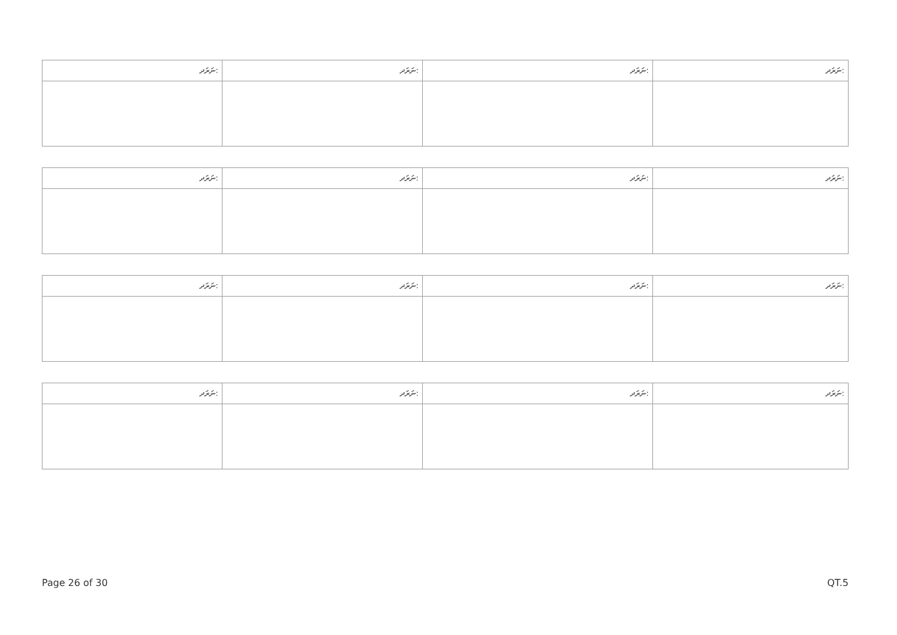| ނަރަދ: | ނަރަދ: | ނަރަދ: | ނަރަދ: |
| ނަރަދ: | ނަރަދ: | ނަރަދ: | ނަރަދ: |
| ނަރަދ: | ނަރަދ: | ނަރަދ: | ނަރަދ: |
| ނަރަދ: | ނަރަދ: | ނަރަދ: | ނަރަދ: |
Page 26 of 30 QT.5